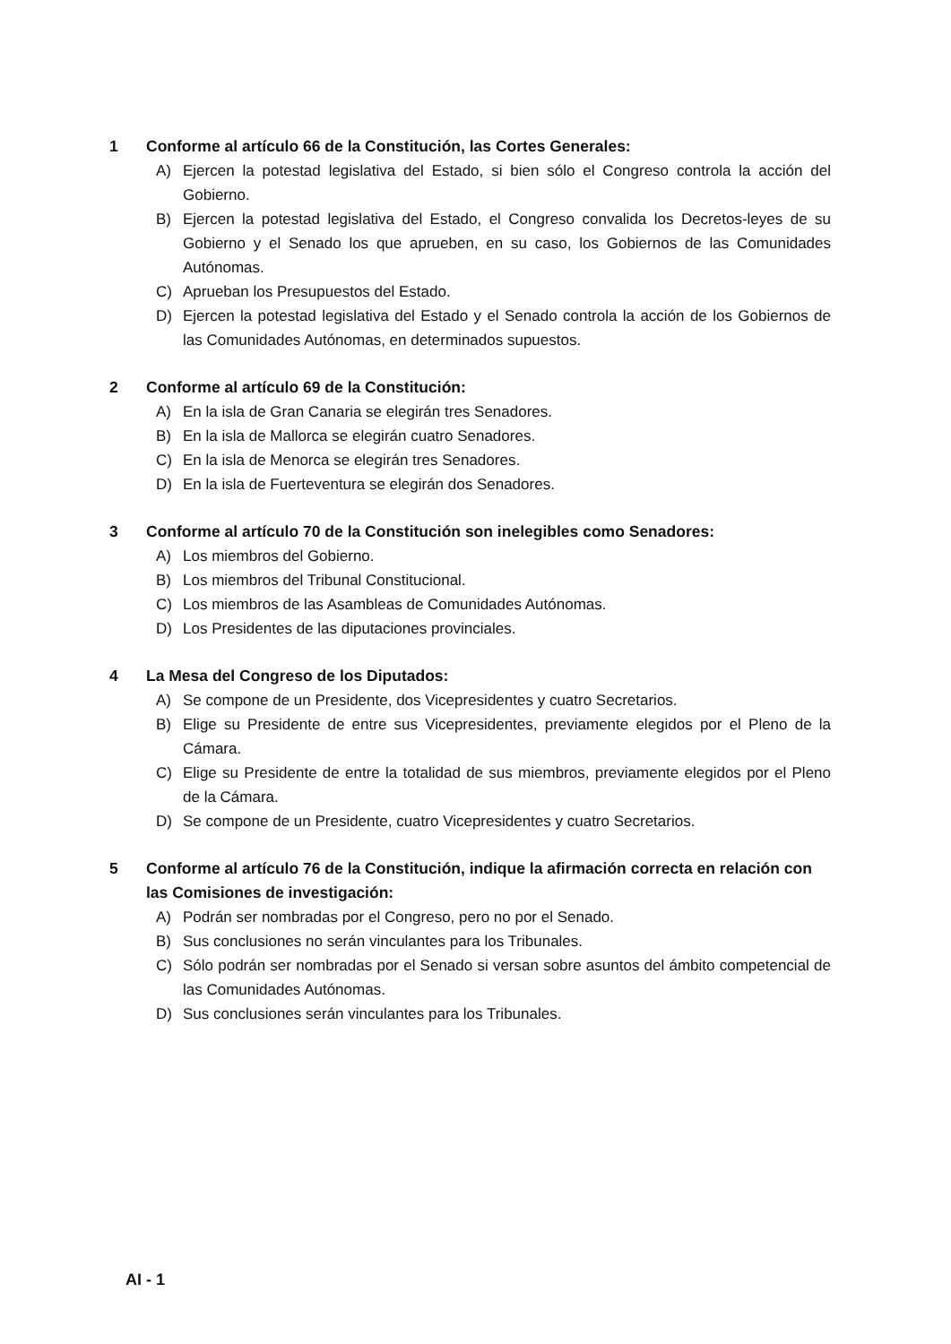1 Conforme al artículo 66 de la Constitución, las Cortes Generales:
A) Ejercen la potestad legislativa del Estado, si bien sólo el Congreso controla la acción del Gobierno.
B) Ejercen la potestad legislativa del Estado, el Congreso convalida los Decretos-leyes de su Gobierno y el Senado los que aprueben, en su caso, los Gobiernos de las Comunidades Autónomas.
C) Aprueban los Presupuestos del Estado.
D) Ejercen la potestad legislativa del Estado y el Senado controla la acción de los Gobiernos de las Comunidades Autónomas, en determinados supuestos.
2 Conforme al artículo 69 de la Constitución:
A) En la isla de Gran Canaria se elegirán tres Senadores.
B) En la isla de Mallorca se elegirán cuatro Senadores.
C) En la isla de Menorca se elegirán tres Senadores.
D) En la isla de Fuerteventura se elegirán dos Senadores.
3 Conforme al artículo 70 de la Constitución son inelegibles como Senadores:
A) Los miembros del Gobierno.
B) Los miembros del Tribunal Constitucional.
C) Los miembros de las Asambleas de Comunidades Autónomas.
D) Los Presidentes de las diputaciones provinciales.
4 La Mesa del Congreso de los Diputados:
A) Se compone de un Presidente, dos Vicepresidentes y cuatro Secretarios.
B) Elige su Presidente de entre sus Vicepresidentes, previamente elegidos por el Pleno de la Cámara.
C) Elige su Presidente de entre la totalidad de sus miembros, previamente elegidos por el Pleno de la Cámara.
D) Se compone de un Presidente, cuatro Vicepresidentes y cuatro Secretarios.
5 Conforme al artículo 76 de la Constitución, indique la afirmación correcta en relación con las Comisiones de investigación:
A) Podrán ser nombradas por el Congreso, pero no por el Senado.
B) Sus conclusiones no serán vinculantes para los Tribunales.
C) Sólo podrán ser nombradas por el Senado si versan sobre asuntos del ámbito competencial de las Comunidades Autónomas.
D) Sus conclusiones serán vinculantes para los Tribunales.
AI - 1